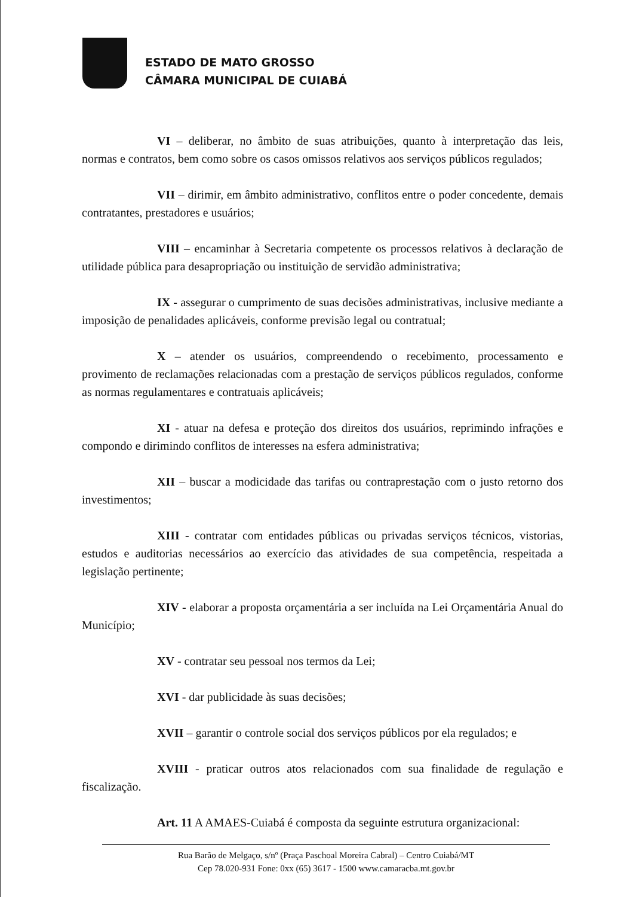ESTADO DE MATO GROSSO
CÂMARA MUNICIPAL DE CUIABÁ
VI – deliberar, no âmbito de suas atribuições, quanto à interpretação das leis, normas e contratos, bem como sobre os casos omissos relativos aos serviços públicos regulados;
VII – dirimir, em âmbito administrativo, conflitos entre o poder concedente, demais contratantes, prestadores e usuários;
VIII – encaminhar à Secretaria competente os processos relativos à declaração de utilidade pública para desapropriação ou instituição de servidão administrativa;
IX - assegurar o cumprimento de suas decisões administrativas, inclusive mediante a imposição de penalidades aplicáveis, conforme previsão legal ou contratual;
X – atender os usuários, compreendendo o recebimento, processamento e provimento de reclamações relacionadas com a prestação de serviços públicos regulados, conforme as normas regulamentares e contratuais aplicáveis;
XI - atuar na defesa e proteção dos direitos dos usuários, reprimindo infrações e compondo e dirimindo conflitos de interesses na esfera administrativa;
XII – buscar a modicidade das tarifas ou contraprestação com o justo retorno dos investimentos;
XIII - contratar com entidades públicas ou privadas serviços técnicos, vistorias, estudos e auditorias necessários ao exercício das atividades de sua competência, respeitada a legislação pertinente;
XIV - elaborar a proposta orçamentária a ser incluída na Lei Orçamentária Anual do Município;
XV - contratar seu pessoal nos termos da Lei;
XVI - dar publicidade às suas decisões;
XVII – garantir o controle social dos serviços públicos por ela regulados; e
XVIII - praticar outros atos relacionados com sua finalidade de regulação e fiscalização.
Art. 11 A AMAES-Cuiabá é composta da seguinte estrutura organizacional:
Rua Barão de Melgaço, s/nº (Praça Paschoal Moreira Cabral) – Centro Cuiabá/MT
Cep 78.020-931 Fone: 0xx (65) 3617 - 1500 www.camaracba.mt.gov.br